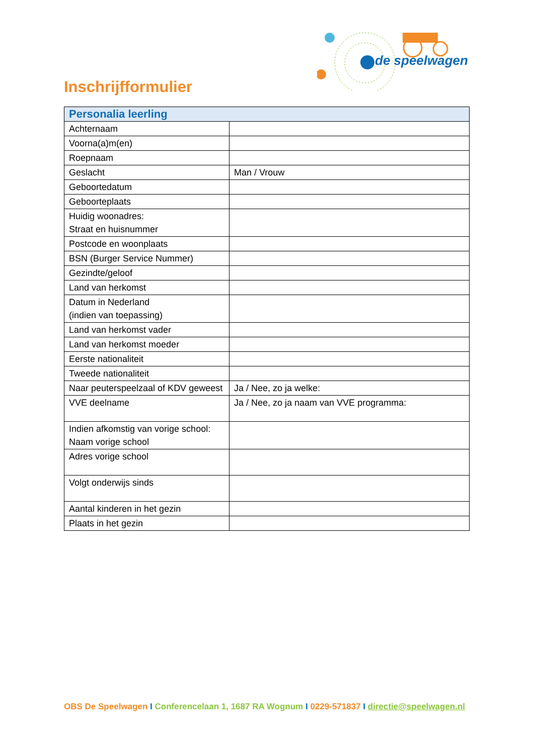de speelwagen
Inschrijfformulier
| Personalia leerling | |
| --- | --- |
| Achternaam | |
| Voorna(a)m(en) | |
| Roepnaam | |
| Geslacht | Man / Vrouw |
| Geboortedatum | |
| Geboorteplaats | |
| Huidig woonadres: Straat en huisnummer | |
| Postcode en woonplaats | |
| BSN (Burger Service Nummer) | |
| Gezindte/geloof | |
| Land van herkomst | |
| Datum in Nederland (indien van toepassing) | |
| Land van herkomst vader | |
| Land van herkomst moeder | |
| Eerste nationaliteit | |
| Tweede nationaliteit | |
| Naar peuterspeelzaal of KDV geweest | Ja / Nee, zo ja welke: |
| VVE deelname | Ja / Nee, zo ja naam van VVE programma: |
| Indien afkomstig van vorige school: Naam vorige school | |
| Adres vorige school | |
| Volgt onderwijs sinds | |
| Aantal kinderen in het gezin | |
| Plaats in het gezin | |
OBS De Speelwagen I Conferencelaan 1, 1687 RA Wognum I 0229-571837 I directie@speelwagen.nl